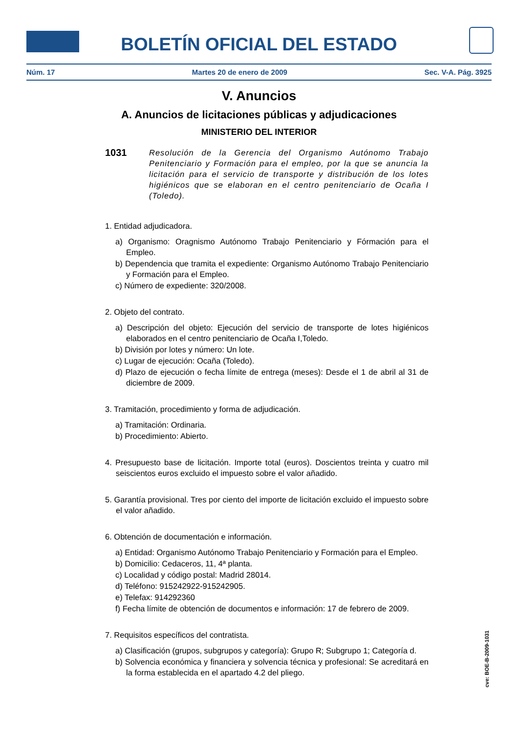BOLETÍN OFICIAL DEL ESTADO
Núm. 17 Martes 20 de enero de 2009 Sec. V-A. Pág. 3925
V. Anuncios
A. Anuncios de licitaciones públicas y adjudicaciones
MINISTERIO DEL INTERIOR
1031
Resolución de la Gerencia del Organismo Autónomo Trabajo Penitenciario y Formación para el empleo, por la que se anuncia la licitación para el servicio de transporte y distribución de los lotes higiénicos que se elaboran en el centro penitenciario de Ocaña I (Toledo).
1. Entidad adjudicadora.
a) Organismo: Oragnismo Autónomo Trabajo Penitenciario y Fórmación para el Empleo.
b) Dependencia que tramita el expediente: Organismo Autónomo Trabajo Penitenciario y Formación para el Empleo.
c) Número de expediente: 320/2008.
2. Objeto del contrato.
a) Descripción del objeto: Ejecución del servicio de transporte de lotes higiénicos elaborados en el centro penitenciario de Ocaña I,Toledo.
b) División por lotes y número: Un lote.
c) Lugar de ejecución: Ocaña (Toledo).
d) Plazo de ejecución o fecha límite de entrega (meses): Desde el 1 de abril al 31 de diciembre de 2009.
3. Tramitación, procedimiento y forma de adjudicación.
a) Tramitación: Ordinaria.
b) Procedimiento: Abierto.
4. Presupuesto base de licitación. Importe total (euros). Doscientos treinta y cuatro mil seiscientos euros excluido el impuesto sobre el valor añadido.
5. Garantía provisional. Tres por ciento del importe de licitación excluido el impuesto sobre el valor añadido.
6. Obtención de documentación e información.
a) Entidad: Organismo Autónomo Trabajo Penitenciario y Formación para el Empleo.
b) Domicilio: Cedaceros, 11, 4ª planta.
c) Localidad y código postal: Madrid 28014.
d) Teléfono: 915242922-915242905.
e) Telefax: 914292360
f) Fecha límite de obtención de documentos e información: 17 de febrero de 2009.
7. Requisitos específicos del contratista.
a) Clasificación (grupos, subgrupos y categoría): Grupo R; Subgrupo 1; Categoría d.
b) Solvencia económica y financiera y solvencia técnica y profesional: Se acreditará en la forma establecida en el apartado 4.2 del pliego.
cve: BOE-B-2009-1031